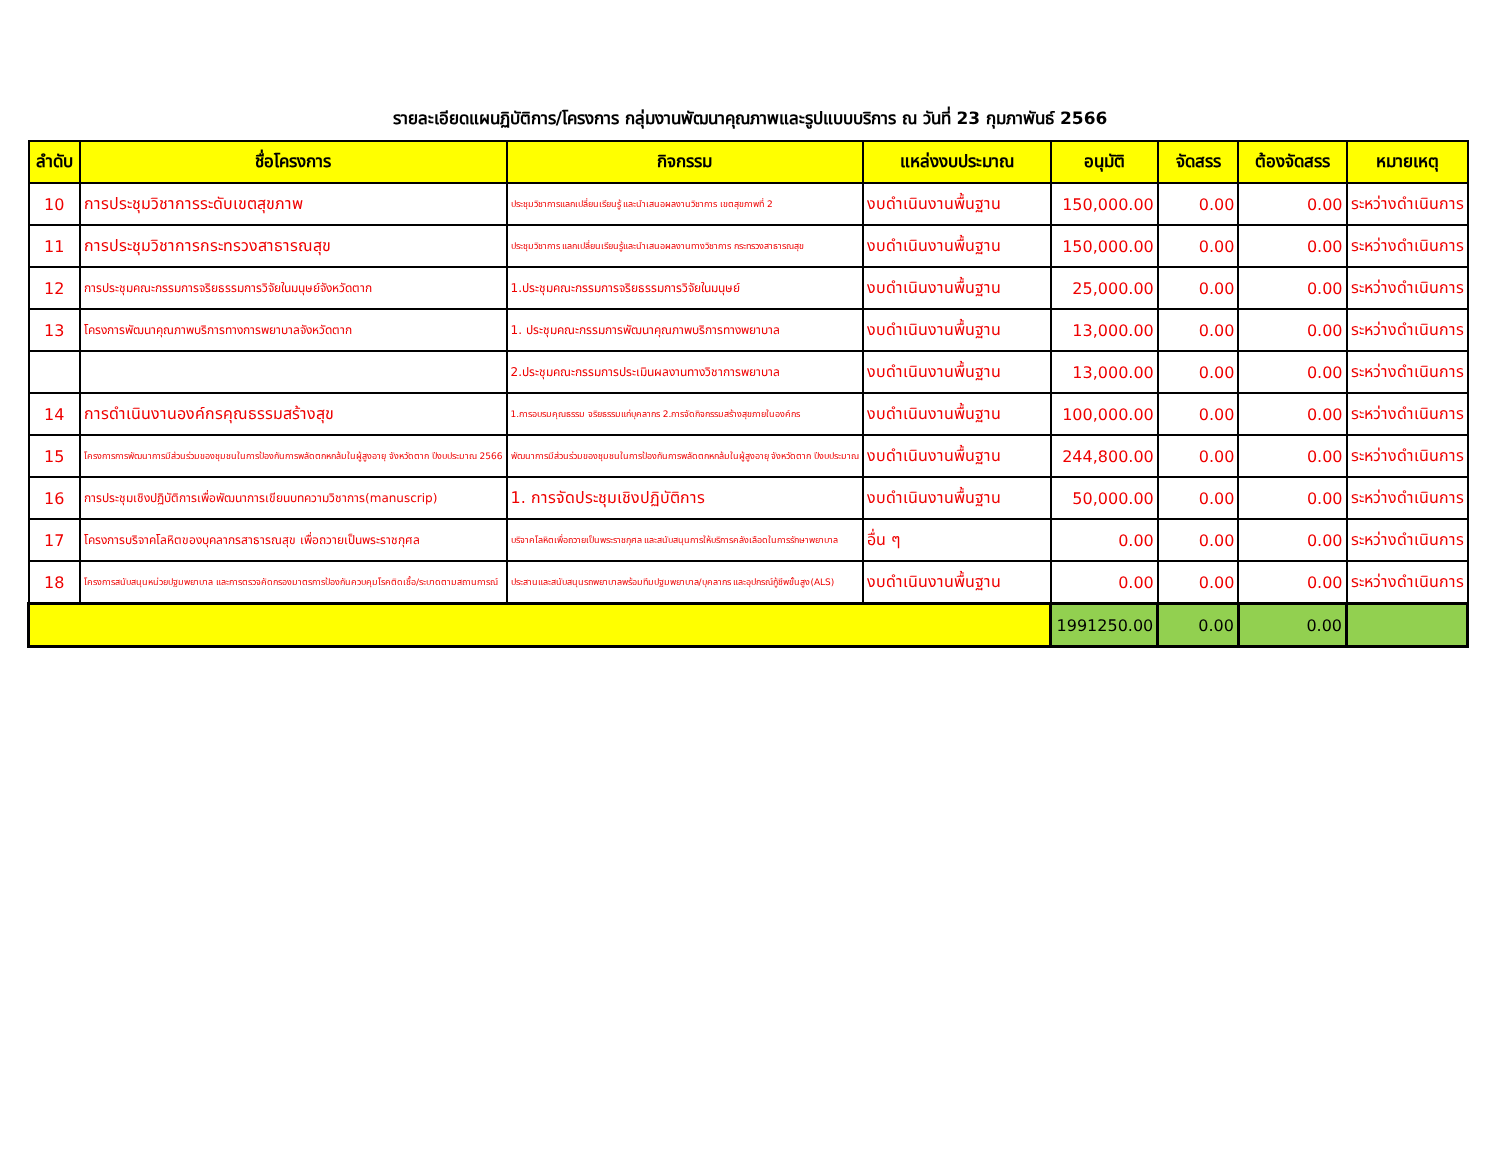รายละเอียดแผนฏิบัติการ/โครงการ กลุ่มงานพัฒนาคุณภาพและรูปแบบบริการ ณ วันที่ 23 กุมภาพันธ์ 2566
| ลำดับ | ชื่อโครงการ | กิจกรรม | แหล่งงบประมาณ | อนุมัติ | จัดสรร | ต้องจัดสรร | หมายเหตุ |
| --- | --- | --- | --- | --- | --- | --- | --- |
| 10 | การประชุมวิชาการระดับเขตสุขภาพ | ประชุมวิชาการแลกเปลี่ยนเรียนรู้ และนำเสนอผลงานวิชาการ เขตสุขภาพที่ 2 | งบดำเนินงานพื้นฐาน | 150,000.00 | 0.00 | 0.00 | ระหว่างดำเนินการ |
| 11 | การประชุมวิชาการกระทรวงสาธารณสุข | ประชุมวิชาการ แลกเปลี่ยนเรียนรู้และนำเสนอผลงานทางวิชาการ กระทรวงสาธารณสุข | งบดำเนินงานพื้นฐาน | 150,000.00 | 0.00 | 0.00 | ระหว่างดำเนินการ |
| 12 | การประชุมคณะกรรมการจริยธรรมการวิจัยในมนุษย์จังหวัดตาก | 1.ประชุมคณะกรรมการจริยธรรมการวิจัยในมนุษย์ | งบดำเนินงานพื้นฐาน | 25,000.00 | 0.00 | 0.00 | ระหว่างดำเนินการ |
| 13 | โครงการพัฒนาคุณภาพบริการทางการพยาบาลจังหวัดตาก | 1. ประชุมคณะกรรมการพัฒนาคุณภาพบริการทางพยาบาล | งบดำเนินงานพื้นฐาน | 13,000.00 | 0.00 | 0.00 | ระหว่างดำเนินการ |
| | | 2.ประชุมคณะกรรมการประเมินผลงานทางวิชาการพยาบาล | งบดำเนินงานพื้นฐาน | 13,000.00 | 0.00 | 0.00 | ระหว่างดำเนินการ |
| 14 | การดำเนินงานองค์กรคุณธรรมสร้างสุข | 1.การอบรมคุณธรรม จริยธรรมแก่บุคลากร 2.การจัดกิจกรรมสร้างสุขภายในองค์กร | งบดำเนินงานพื้นฐาน | 100,000.00 | 0.00 | 0.00 | ระหว่างดำเนินการ |
| 15 | โครงการการพัฒนาการมีส่วนร่วมของชุมชนในการป้องกันการพลัดตกหกล้มในผู้สูงอายุ จังหวัดตาก ปีงบประมาณ 2566 | พัฒนาการมีส่วนร่วมของชุมชนในการป้องกันการพลัดตกหกล้มในผู้สูงอายุ จังหวัดตาก ปีงบประมาณ | งบดำเนินงานพื้นฐาน | 244,800.00 | 0.00 | 0.00 | ระหว่างดำเนินการ |
| 16 | การประชุมเชิงปฏิบัติการเพื่อพัฒนาการเขียนบทความวิชาการ(manuscrip) | 1. การจัดประชุมเชิงปฏิบัติการ | งบดำเนินงานพื้นฐาน | 50,000.00 | 0.00 | 0.00 | ระหว่างดำเนินการ |
| 17 | โครงการบริจาคโลหิตของบุคลากรสาธารณสุข เพื่อถวายเป็นพระราชกุศล | บริจาคโลหิตเพื่อถวายเป็นพระราชกุศล และสนับสนุนการให้บริการคลังเลือดในการรักษาพยาบาล | อื่น ๆ | 0.00 | 0.00 | 0.00 | ระหว่างดำเนินการ |
| 18 | โครงการสนับสนุนหน่วยปฐมพยาบาล และการตรวจคัดกรองมาตรการป้องกันควบคุมโรคติดเชื้อ/ระบาดตามสถานการณ์ | ประสานและสนับสนุนรถพยาบาลพร้อมทีมปฐมพยาบาล/บุคลากร และอุปกรณ์กู้ชีพขั้นสูง(ALS) | งบดำเนินงานพื้นฐาน | 0.00 | 0.00 | 0.00 | ระหว่างดำเนินการ |
| | | | | 1991250.00 | 0.00 | 0.00 | |